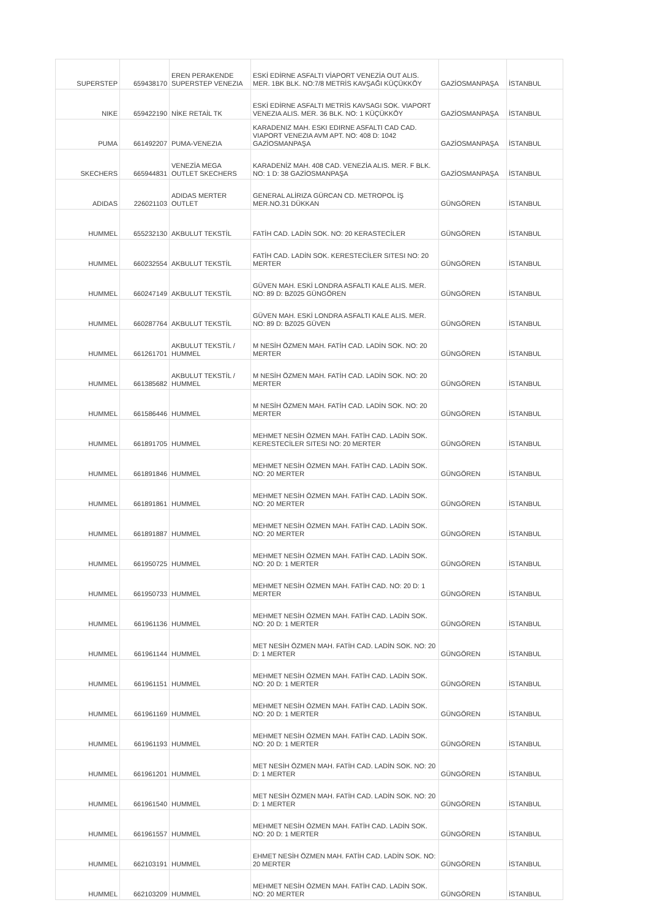| SUPERSTEP | 659438170 | EREN PERAKENDE SUPERSTEP VENEZIA | ESKİ EDİRNE ASFALTI VİAPORT VENEZİA OUT ALIS. MER. 1BK BLK. NO:7/8 METRİS KAVŞAĞI KÜÇÜKKÖY | GAZİOSMANPAŞA | İSTANBUL |
| NIKE | 659422190 | NİKE RETAİL TK | ESKİ EDİRNE ASFALTI METRİS KAVSAGI SOK. VIAPORT VENEZIA ALIS. MER. 36 BLK. NO: 1 KÜÇÜKKÖY | GAZİOSMANPAŞA | İSTANBUL |
| PUMA | 661492207 | PUMA-VENEZIA | KARADENIZ MAH. ESKI EDIRNE ASFALTI CAD CAD. VIAPORT VENEZIA AVM APT. NO: 408 D: 1042 GAZİOSMANPAŞA | GAZİOSMANPAŞA | İSTANBUL |
| SKECHERS | 665944831 | VENEZİA MEGA OUTLET SKECHERS | KARADENİZ MAH. 408 CAD. VENEZİA ALIS. MER. F BLK. NO: 1 D: 38 GAZİOSMANPAŞA | GAZİOSMANPAŞA | İSTANBUL |
| ADIDAS | 226021103 | ADIDAS MERTER OUTLET | GENERAL ALİRIZA GÜRCAN CD. METROPOL İŞ MER.NO.31 DÜKKAN | GÜNGÖREN | İSTANBUL |
| HUMMEL | 655232130 | AKBULUT TEKSTİL | FATİH CAD. LADİN SOK. NO: 20 KERASTECİLER | GÜNGÖREN | İSTANBUL |
| HUMMEL | 660232554 | AKBULUT TEKSTİL | FATİH CAD. LADİN SOK. KERESTECİLER SITESI NO: 20 MERTER | GÜNGÖREN | İSTANBUL |
| HUMMEL | 660247149 | AKBULUT TEKSTİL | GÜVEN MAH. ESKİ LONDRA ASFALTI KALE ALIS. MER. NO: 89 D: BZ025 GÜNGÖREN | GÜNGÖREN | İSTANBUL |
| HUMMEL | 660287764 | AKBULUT TEKSTİL | GÜVEN MAH. ESKİ LONDRA ASFALTI KALE ALIS. MER. NO: 89 D: BZ025 GÜVEN | GÜNGÖREN | İSTANBUL |
| HUMMEL | 661261701 | AKBULUT TEKSTİL / HUMMEL | M NESİH ÖZMEN MAH. FATİH CAD. LADİN SOK. NO: 20 MERTER | GÜNGÖREN | İSTANBUL |
| HUMMEL | 661385682 | AKBULUT TEKSTİL / HUMMEL | M NESİH ÖZMEN MAH. FATİH CAD. LADİN SOK. NO: 20 MERTER | GÜNGÖREN | İSTANBUL |
| HUMMEL | 661586446 | HUMMEL | M NESİH ÖZMEN MAH. FATİH CAD. LADİN SOK. NO: 20 MERTER | GÜNGÖREN | İSTANBUL |
| HUMMEL | 661891705 | HUMMEL | MEHMET NESİH ÖZMEN MAH. FATİH CAD. LADİN SOK. KERESTECİLER SITESI NO: 20 MERTER | GÜNGÖREN | İSTANBUL |
| HUMMEL | 661891846 | HUMMEL | MEHMET NESİH ÖZMEN MAH. FATİH CAD. LADİN SOK. NO: 20 MERTER | GÜNGÖREN | İSTANBUL |
| HUMMEL | 661891861 | HUMMEL | MEHMET NESİH ÖZMEN MAH. FATİH CAD. LADİN SOK. NO: 20 MERTER | GÜNGÖREN | İSTANBUL |
| HUMMEL | 661891887 | HUMMEL | MEHMET NESİH ÖZMEN MAH. FATİH CAD. LADİN SOK. NO: 20 MERTER | GÜNGÖREN | İSTANBUL |
| HUMMEL | 661950725 | HUMMEL | MEHMET NESİH ÖZMEN MAH. FATİH CAD. LADİN SOK. NO: 20 D: 1 MERTER | GÜNGÖREN | İSTANBUL |
| HUMMEL | 661950733 | HUMMEL | MEHMET NESİH ÖZMEN MAH. FATİH CAD. NO: 20 D: 1 MERTER | GÜNGÖREN | İSTANBUL |
| HUMMEL | 661961136 | HUMMEL | MEHMET NESİH ÖZMEN MAH. FATİH CAD. LADİN SOK. NO: 20 D: 1 MERTER | GÜNGÖREN | İSTANBUL |
| HUMMEL | 661961144 | HUMMEL | MET NESİH ÖZMEN MAH. FATİH CAD. LADİN SOK. NO: 20 D: 1 MERTER | GÜNGÖREN | İSTANBUL |
| HUMMEL | 661961151 | HUMMEL | MEHMET NESİH ÖZMEN MAH. FATİH CAD. LADİN SOK. NO: 20 D: 1 MERTER | GÜNGÖREN | İSTANBUL |
| HUMMEL | 661961169 | HUMMEL | MEHMET NESİH ÖZMEN MAH. FATİH CAD. LADİN SOK. NO: 20 D: 1 MERTER | GÜNGÖREN | İSTANBUL |
| HUMMEL | 661961193 | HUMMEL | MEHMET NESİH ÖZMEN MAH. FATİH CAD. LADİN SOK. NO: 20 D: 1 MERTER | GÜNGÖREN | İSTANBUL |
| HUMMEL | 661961201 | HUMMEL | MET NESİH ÖZMEN MAH. FATİH CAD. LADİN SOK. NO: 20 D: 1 MERTER | GÜNGÖREN | İSTANBUL |
| HUMMEL | 661961540 | HUMMEL | MET NESİH ÖZMEN MAH. FATİH CAD. LADİN SOK. NO: 20 D: 1 MERTER | GÜNGÖREN | İSTANBUL |
| HUMMEL | 661961557 | HUMMEL | MEHMET NESİH ÖZMEN MAH. FATİH CAD. LADİN SOK. NO: 20 D: 1 MERTER | GÜNGÖREN | İSTANBUL |
| HUMMEL | 662103191 | HUMMEL | EHMET NESİH ÖZMEN MAH. FATİH CAD. LADİN SOK. NO: 20 MERTER | GÜNGÖREN | İSTANBUL |
| HUMMEL | 662103209 | HUMMEL | MEHMET NESİH ÖZMEN MAH. FATİH CAD. LADİN SOK. NO: 20 MERTER | GÜNGÖREN | İSTANBUL |